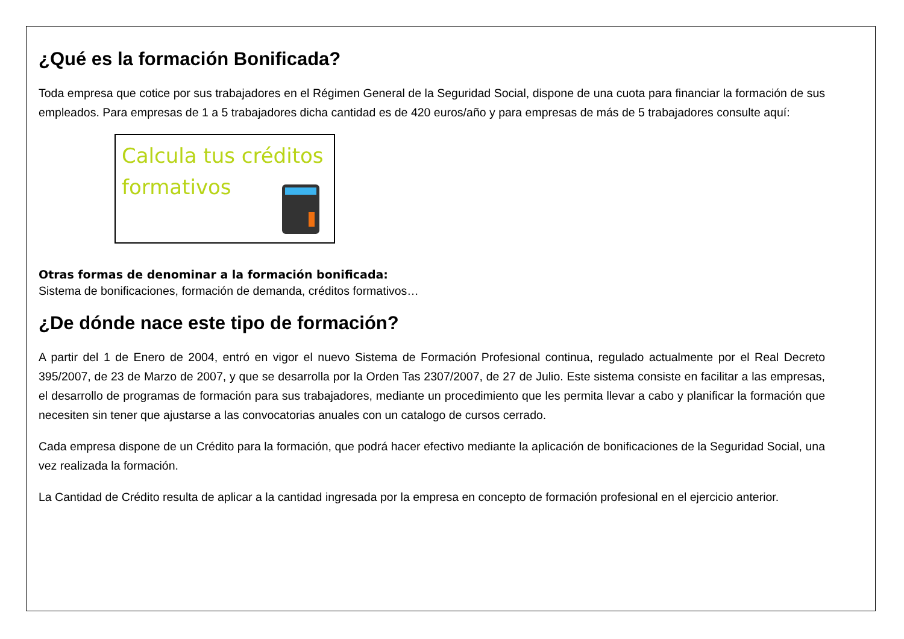¿Qué es la formación Bonificada?
Toda empresa que cotice por sus trabajadores en el Régimen General de la Seguridad Social, dispone de una cuota para financiar la formación de sus empleados. Para empresas de 1 a 5 trabajadores dicha cantidad es de 420 euros/año y para empresas de más de 5 trabajadores consulte aquí:
Calcula tus créditos formativos
Otras formas de denominar a la formación bonificada:
Sistema de bonificaciones, formación de demanda, créditos formativos…
¿De dónde nace este tipo de formación?
A partir del 1 de Enero de 2004, entró en vigor el nuevo Sistema de Formación Profesional continua, regulado actualmente por el Real Decreto 395/2007, de 23 de Marzo de 2007, y que se desarrolla por la Orden Tas 2307/2007, de 27 de Julio. Este sistema consiste en facilitar a las empresas, el desarrollo de programas de formación para sus trabajadores, mediante un procedimiento que les permita llevar a cabo y planificar la formación que necesiten sin tener que ajustarse a las convocatorias anuales con un catalogo de cursos cerrado.
Cada empresa dispone de un Crédito para la formación, que podrá hacer efectivo mediante la aplicación de bonificaciones de la Seguridad Social, una vez realizada la formación.
La Cantidad de Crédito resulta de aplicar a la cantidad ingresada por la empresa en concepto de formación profesional en el ejercicio anterior.